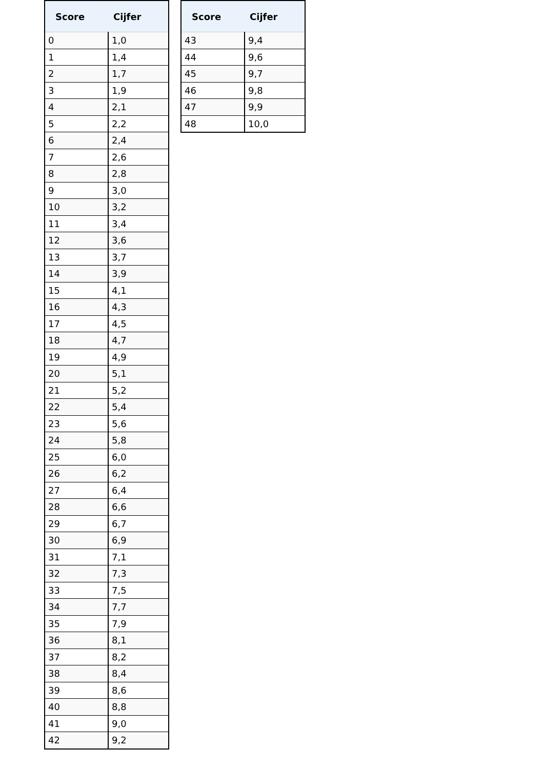| Score | Cijfer |
| --- | --- |
| 0 | 1,0 |
| 1 | 1,4 |
| 2 | 1,7 |
| 3 | 1,9 |
| 4 | 2,1 |
| 5 | 2,2 |
| 6 | 2,4 |
| 7 | 2,6 |
| 8 | 2,8 |
| 9 | 3,0 |
| 10 | 3,2 |
| 11 | 3,4 |
| 12 | 3,6 |
| 13 | 3,7 |
| 14 | 3,9 |
| 15 | 4,1 |
| 16 | 4,3 |
| 17 | 4,5 |
| 18 | 4,7 |
| 19 | 4,9 |
| 20 | 5,1 |
| 21 | 5,2 |
| 22 | 5,4 |
| 23 | 5,6 |
| 24 | 5,8 |
| 25 | 6,0 |
| 26 | 6,2 |
| 27 | 6,4 |
| 28 | 6,6 |
| 29 | 6,7 |
| 30 | 6,9 |
| 31 | 7,1 |
| 32 | 7,3 |
| 33 | 7,5 |
| 34 | 7,7 |
| 35 | 7,9 |
| 36 | 8,1 |
| 37 | 8,2 |
| 38 | 8,4 |
| 39 | 8,6 |
| 40 | 8,8 |
| 41 | 9,0 |
| 42 | 9,2 |
| Score | Cijfer |
| --- | --- |
| 43 | 9,4 |
| 44 | 9,6 |
| 45 | 9,7 |
| 46 | 9,8 |
| 47 | 9,9 |
| 48 | 10,0 |